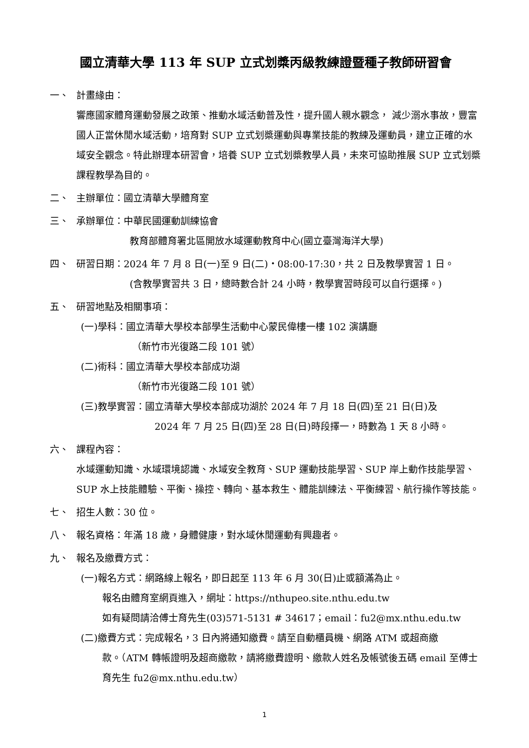國立清華大學 113 年 SUP 立式划槳丙級教練證暨種子教師研習會
一、 計畫緣由：
響應國家體育運動發展之政策、推動水域活動普及性，提升國人親水觀念， 減少溺水事故，豐富國人正當休閒水域活動，培育對 SUP 立式划槳運動與專業技能的教練及運動員，建立正確的水域安全觀念。特此辦理本研習會，培養 SUP 立式划槳教學人員，未來可協助推展 SUP 立式划槳課程教學為目的。
二、 主辦單位：國立清華大學體育室
三、 承辦單位：中華民國運動訓練協會
教育部體育署北區開放水域運動教育中心(國立臺灣海洋大學)
四、 研習日期：2024 年 7 月 8 日(一)至 9 日(二)‧08:00-17:30，共 2 日及教學實習 1 日。
(含教學實習共 3 日，總時數合計 24 小時，教學實習時段可以自行選擇。)
五、 研習地點及相關事項：
(一)學科：國立清華大學校本部學生活動中心蒙民偉樓一樓 102 演講廳
（新竹市光復路二段 101 號）
(二)術科：國立清華大學校本部成功湖
（新竹市光復路二段 101 號）
(三)教學實習：國立清華大學校本部成功湖於 2024 年 7 月 18 日(四)至 21 日(日)及
2024 年 7 月 25 日(四)至 28 日(日)時段擇一，時數為 1 天 8 小時。
六、 課程內容：
水域運動知識、水域環境認識、水域安全教育、SUP 運動技能學習、SUP 岸上動作技能學習、SUP 水上技能體驗、平衡、操控、轉向、基本救生、體能訓練法、平衡練習、航行操作等技能。
七、 招生人數：30 位。
八、 報名資格：年滿 18 歲，身體健康，對水域休閒運動有興趣者。
九、 報名及繳費方式：
(一)報名方式：網路線上報名，即日起至 113 年 6 月 30(日)止或額滿為止。
報名由體育室網頁進入，網址：https://nthupeo.site.nthu.edu.tw
如有疑問請洽傅士育先生(03)571-5131 # 34617；email：fu2@mx.nthu.edu.tw
(二)繳費方式：完成報名，3 日內將通知繳費。請至自動櫃員機、網路 ATM 或超商繳
款。（ATM 轉帳證明及超商繳款，請將繳費證明、繳款人姓名及帳號後五碼 email 至傅士育先生 fu2@mx.nthu.edu.tw）
1